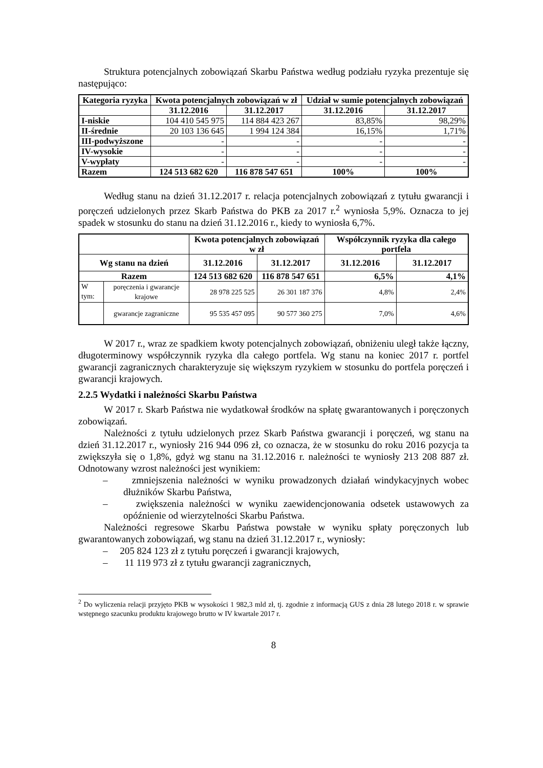Struktura potencjalnych zobowiązań Skarbu Państwa według podziału ryzyka prezentuje się następująco:
| Kategoria ryzyka | Kwota potencjalnych zobowiązań w zł | | Udział w sumie potencjalnych zobowiązań | |
| --- | --- | --- | --- | --- |
| | 31.12.2016 | 31.12.2017 | 31.12.2016 | 31.12.2017 |
| I-niskie | 104 410 545 975 | 114 884 423 267 | 83,85% | 98,29% |
| II-średnie | 20 103 136 645 | 1 994 124 384 | 16,15% | 1,71% |
| III-podwyższone | - | - | - | - |
| IV-wysokie | - | - | - | - |
| V-wypłaty | - | - | - | - |
| Razem | 124 513 682 620 | 116 878 547 651 | 100% | 100% |
Według stanu na dzień 31.12.2017 r. relacja potencjalnych zobowiązań z tytułu gwarancji i poręczeń udzielonych przez Skarb Państwa do PKB za 2017 r.<sup>2</sup> wyniosła 5,9%. Oznacza to jej spadek w stosunku do stanu na dzień 31.12.2016 r., kiedy to wyniosła 6,7%.
| | | Kwota potencjalnych zobowiązań w zł | | Współczynnik ryzyka dla całego portfela | |
| --- | --- | --- | --- | --- | --- |
| Wg stanu na dzień | | 31.12.2016 | 31.12.2017 | 31.12.2016 | 31.12.2017 |
| Razem | | 124 513 682 620 | 116 878 547 651 | 6,5% | 4,1% |
| W tym: | poręczenia i gwarancje krajowe | 28 978 225 525 | 26 301 187 376 | 4,8% | 2,4% |
| | gwarancje zagraniczne | 95 535 457 095 | 90 577 360 275 | 7,0% | 4,6% |
W 2017 r., wraz ze spadkiem kwoty potencjalnych zobowiązań, obniżeniu uległ także łączny, długoterminowy współczynnik ryzyka dla całego portfela. Wg stanu na koniec 2017 r. portfel gwarancji zagranicznych charakteryzuje się większym ryzykiem w stosunku do portfela poręczeń i gwarancji krajowych.
2.2.5 Wydatki i należności Skarbu Państwa
W 2017 r. Skarb Państwa nie wydatkował środków na spłatę gwarantowanych i poręczonych zobowiązań.
Należności z tytułu udzielonych przez Skarb Państwa gwarancji i poręczeń, wg stanu na dzień 31.12.2017 r., wyniosły 216 944 096 zł, co oznacza, że w stosunku do roku 2016 pozycja ta zwiększyła się o 1,8%, gdyż wg stanu na 31.12.2016 r. należności te wyniosły 213 208 887 zł. Odnotowany wzrost należności jest wynikiem:
– zmniejszenia należności w wyniku prowadzonych działań windykacyjnych wobec dłużników Skarbu Państwa,
– zwiększenia należności w wyniku zaewidencjonowania odsetek ustawowych za opóźnienie od wierzytelności Skarbu Państwa.
Należności regresowe Skarbu Państwa powstałe w wyniku spłaty poręczonych lub gwarantowanych zobowiązań, wg stanu na dzień 31.12.2017 r., wyniosły:
– 205 824 123 zł z tytułu poręczeń i gwarancji krajowych,
– 11 119 973 zł z tytułu gwarancji zagranicznych,
<sup>2</sup> Do wyliczenia relacji przyjęto PKB w wysokości 1 982,3 mld zł, tj. zgodnie z informacją GUS z dnia 28 lutego 2018 r. w sprawie wstępnego szacunku produktu krajowego brutto w IV kwartale 2017 r.
8